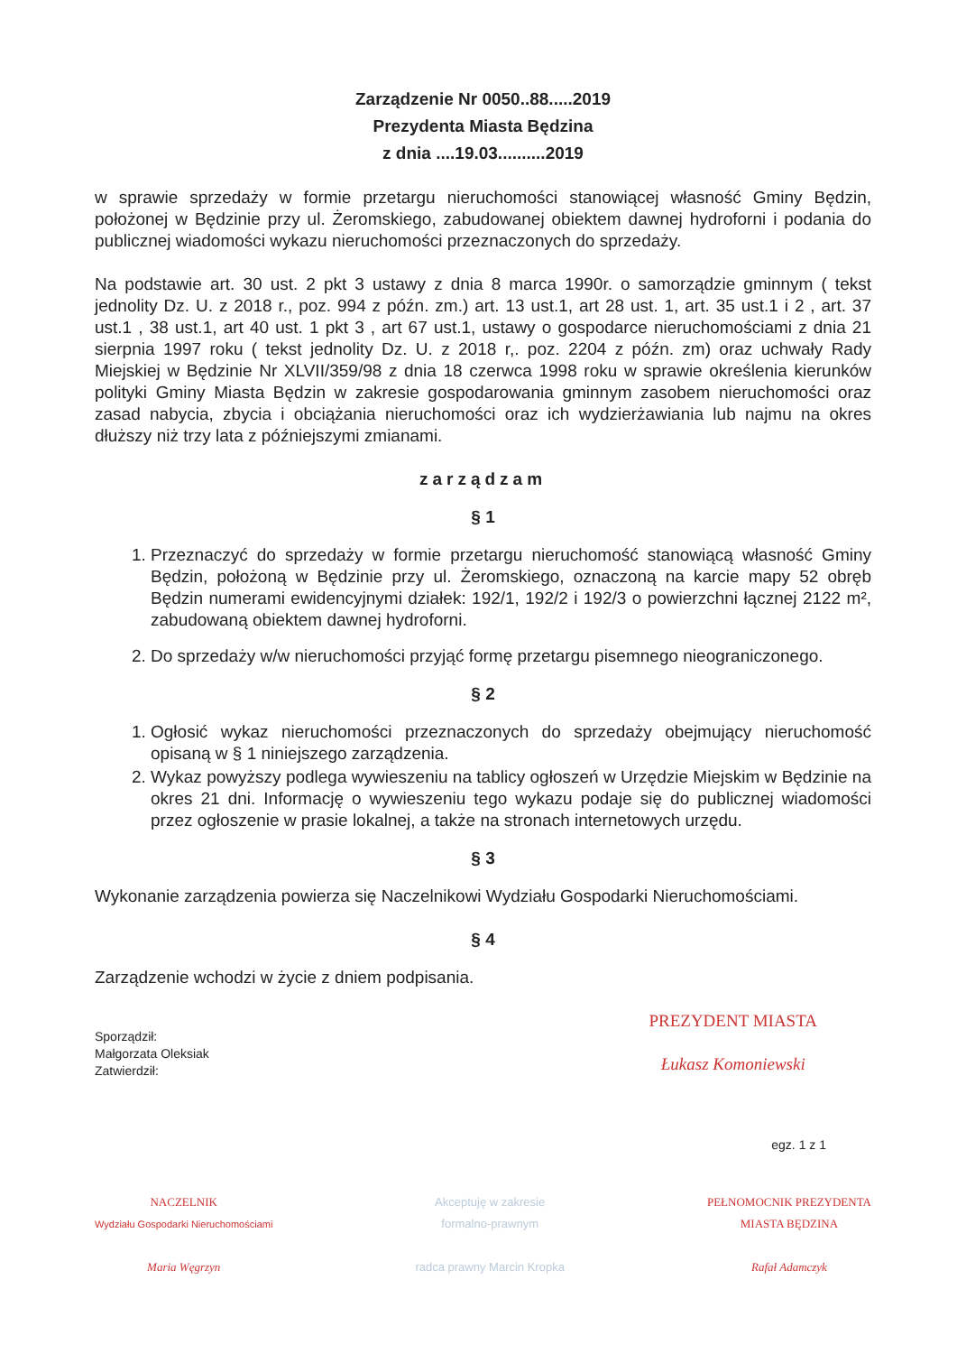Zarządzenie Nr 0050..88.....2019
Prezydenta Miasta Będzina
z dnia ....19.03..........2019
w sprawie sprzedaży w formie przetargu nieruchomości stanowiącej własność Gminy Będzin, położonej w Będzinie przy ul. Żeromskiego, zabudowanej obiektem dawnej hydroforni i podania do publicznej wiadomości wykazu nieruchomości przeznaczonych do sprzedaży.
Na podstawie art. 30 ust. 2 pkt 3 ustawy z dnia 8 marca 1990r. o samorządzie gminnym ( tekst jednolity Dz. U. z 2018 r., poz. 994 z późn. zm.) art. 13 ust.1, art 28 ust. 1, art. 35 ust.1 i 2 , art. 37 ust.1 , 38 ust.1, art 40 ust. 1 pkt 3 , art 67 ust.1, ustawy o gospodarce nieruchomościami z dnia 21 sierpnia 1997 roku ( tekst jednolity Dz. U. z 2018 r,. poz. 2204 z późn. zm) oraz uchwały Rady Miejskiej w Będzinie Nr XLVII/359/98 z dnia 18 czerwca 1998 roku w sprawie określenia kierunków polityki Gminy Miasta Będzin w zakresie gospodarowania gminnym zasobem nieruchomości oraz zasad nabycia, zbycia i obciążania nieruchomości oraz ich wydzierżawiania lub najmu na okres dłuższy niż trzy lata z późniejszymi zmianami.
zarządzam
§ 1
1. Przeznaczyć do sprzedaży w formie przetargu nieruchomość stanowiącą własność Gminy Będzin, położoną w Będzinie przy ul. Żeromskiego, oznaczoną na karcie mapy 52 obręb Będzin numerami ewidencyjnymi działek: 192/1, 192/2 i 192/3 o powierzchni łącznej 2122 m², zabudowaną obiektem dawnej hydroforni.
2. Do sprzedaży w/w nieruchomości przyjąć formę przetargu pisemnego nieograniczonego.
§ 2
1. Ogłosić wykaz nieruchomości przeznaczonych do sprzedaży obejmujący nieruchomość opisaną w § 1 niniejszego zarządzenia.
2. Wykaz powyższy podlega wywieszeniu na tablicy ogłoszeń w Urzędzie Miejskim w Będzinie na okres 21 dni. Informację o wywieszeniu tego wykazu podaje się do publicznej wiadomości przez ogłoszenie w prasie lokalnej, a także na stronach internetowych urzędu.
§ 3
Wykonanie zarządzenia powierza się Naczelnikowi Wydziału Gospodarki Nieruchomościami.
§ 4
Zarządzenie wchodzi w życie z dniem podpisania.
Sporządził:
Małgorzata Oleksiak
Zatwierdził:
PREZYDENT MIASTA
Łukasz Komoniewski
egz. 1 z 1
NACZELNIK
Wydziału Gospodarki Nieruchomościami
Maria Węgrzyn
Akceptuję w zakresie
formalno-prawnym
radca prawny Marcin Kropka
PEŁNOMOCNIK PREZYDENTA
MIASTA BĘDZINA
Rafał Adamczyk